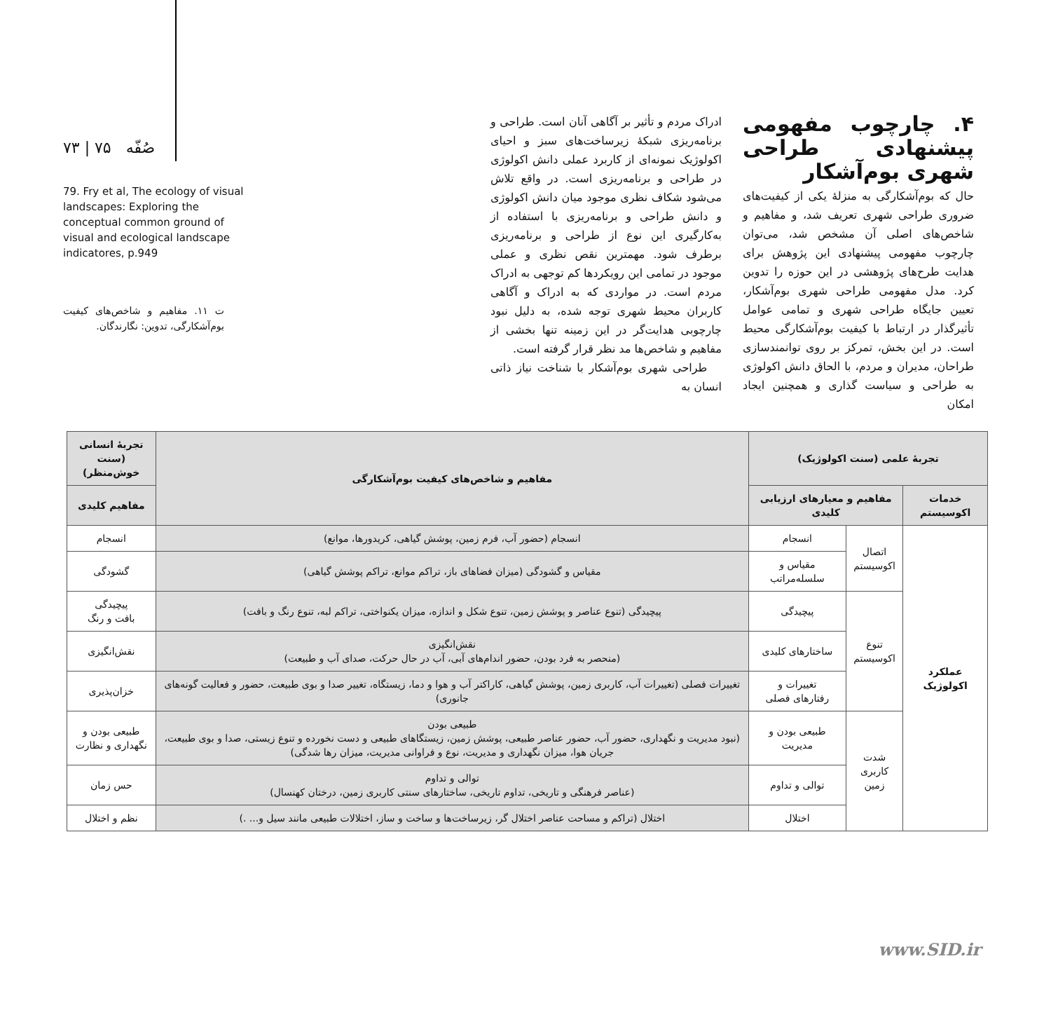۴. چارچوب مفهومی پیشنهادی طراحی شهری بوم‌آشکار
حال که بوم‌آشکارگی به منزلۀ یکی از کیفیت‌های ضروری طراحی شهری تعریف شد، و مفاهیم و شاخص‌های اصلی آن مشخص شد، می‌توان چارچوب مفهومی پیشنهادی این پژوهش برای هدایت طرح‌های پژوهشی در این حوزه را تدوین کرد. مدل مفهومی طراحی شهری بوم‌آشکار، تعیین جایگاه طراحی شهری و تمامی عوامل تأثیرگذار در ارتباط با کیفیت بوم‌آشکارگی محیط است. در این بخش، تمرکز بر روی توانمندسازی طراحان، مدیران و مردم، با الحاق دانش اکولوژی به طراحی و سیاست گذاری و همچنین ایجاد امکان
ادراک مردم و تأثیر بر آگاهی آنان است. طراحی و برنامه‌ریزی شبکۀ زیرساخت‌های سبز و احیای اکولوژیک نمونه‌ای از کاربرد عملی دانش اکولوژی در طراحی و برنامه‌ریزی است. در واقع تلاش می‌شود شکاف نظری موجود میان دانش اکولوژی و دانش طراحی و برنامه‌ریزی با استفاده از به‌کارگیری این نوع از طراحی و برنامه‌ریزی برطرف شود. مهمترین نقص نظری و عملی موجود در تمامی این رویکردها کم توجهی به ادراک مردم است. در مواردی که به ادراک و آگاهی کاربران محیط شهری توجه شده، به دلیل نبود چارچوبی هدایت‌گر در این زمینه تنها بخشی از مفاهیم و شاخص‌ها مد نظر قرار گرفته است.
طراحی شهری بوم‌آشکار با شناخت نیاز ذاتی انسان به
صُفّه ۷۵ | ۷۳
79. Fry et al, The ecology of visual landscapes: Exploring the conceptual common ground of visual and ecological landscape indicatores, p.949
ت ۱۱. مفاهیم و شاخص‌های کیفیت بوم‌آشکارگی، تدوین: نگارندگان.
| تجربۀ علمی (سنت اکولوژیک) | | | مفاهیم و شاخص‌های کیفیت بوم‌آشکارگی | تجربۀ انسانی (سنت خوش‌منظر) |
| --- | --- | --- | --- | --- |
| خدمات اکوسیستم | مفاهیم و معیارهای ارزیابی کلیدی | | | مفاهیم کلیدی |
| عملکرد اکولوژیک | اتصال اکوسیستم | انسجام | انسجام (حضور آب، فرم زمین، پوشش گیاهی، کریدورها، موانع) | انسجام |
| | | مقیاس و سلسله‌مراتب | مقیاس و گشودگی (میزان فضاهای باز، تراکم موانع، تراکم پوشش گیاهی) | گشودگی |
| | تنوع اکوسیستم | پیچیدگی | پیچیدگی (تنوع عناصر و پوشش زمین، تنوع شکل و اندازه، میزان یکنواختی، تراکم لبه، تنوع رنگ و بافت) | پیچیدگی بافت و رنگ |
| | | ساختارهای کلیدی | نقش‌انگیزی (منحصر به فرد بودن، حضور اندام‌های آبی، آب در حال حرکت، صدای آب و طبیعت) | نقش‌انگیزی |
| | | تغییرات و رفتارهای فصلی | تغییرات فصلی (تغییرات آب، کاربری زمین، پوشش گیاهی، کاراکتر آب و هوا و دما، زیستگاه، تغییر صدا و بوی طبیعت، حضور و فعالیت گونه‌های جانوری) | خزان‌پذیری |
| | شدت کاربری زمین | طبیعی بودن و مدیریت | طبیعی بودن (نبود مدیریت و نگهداری، حضور آب، حضور عناصر طبیعی، پوشش زمین، زیستگاهای طبیعی و دست نخورده و تنوع زیستی، صدا و بوی طبیعت، جریان هوا، میزان نگهداری و مدیریت، نوع و فراوانی مدیریت، میزان رها شدگی) | طبیعی بودن و نگهداری و نظارت |
| | | توالی و تداوم | توالی و تداوم (عناصر فرهنگی و تاریخی، تداوم تاریخی، ساختارهای سنتی کاربری زمین، درختان کهنسال) | حس زمان |
| | | اختلال | اختلال (تراکم و مساحت عناصر اختلال گر، زیرساخت‌ها و ساخت و ساز، اختلالات طبیعی مانند سیل و... .) | نظم و اختلال |
www.SID.ir